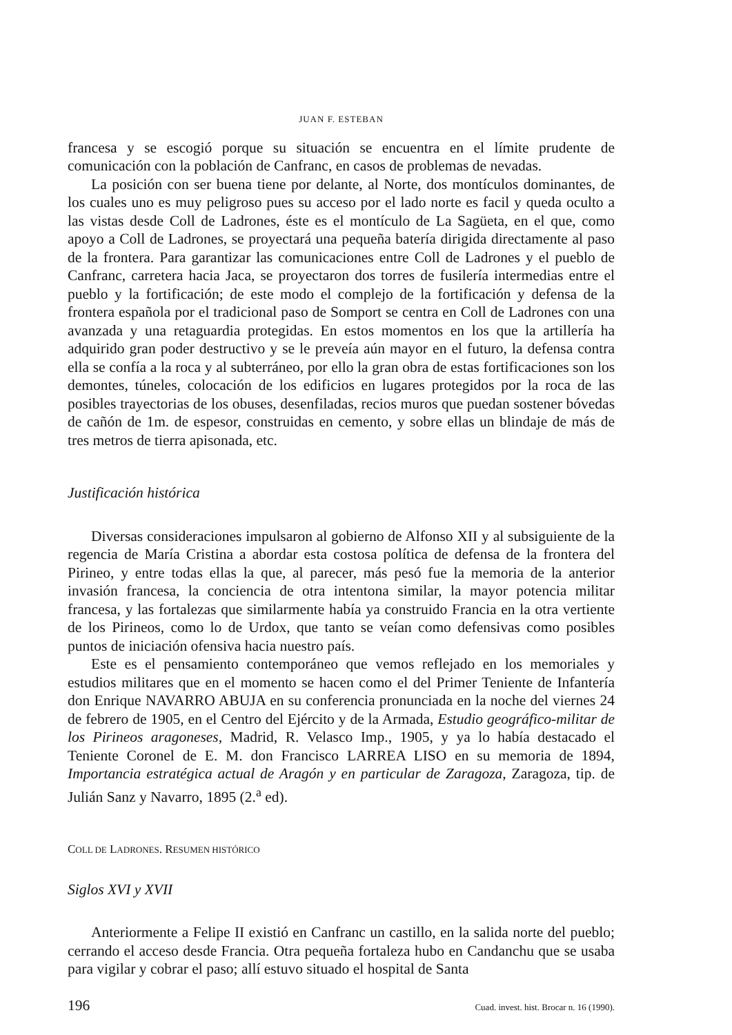JUAN F. ESTEBAN
francesa y se escogió porque su situación se encuentra en el límite prudente de comunicación con la población de Canfranc, en casos de problemas de nevadas.
La posición con ser buena tiene por delante, al Norte, dos montículos dominantes, de los cuales uno es muy peligroso pues su acceso por el lado norte es facil y queda oculto a las vistas desde Coll de Ladrones, éste es el montículo de La Sagüeta, en el que, como apoyo a Coll de Ladrones, se proyectará una pequeña batería dirigida directamente al paso de la frontera. Para garantizar las comunicaciones entre Coll de Ladrones y el pueblo de Canfranc, carretera hacia Jaca, se proyectaron dos torres de fusilería intermedias entre el pueblo y la fortificación; de este modo el complejo de la fortificación y defensa de la frontera española por el tradicional paso de Somport se centra en Coll de Ladrones con una avanzada y una retaguardia protegidas. En estos momentos en los que la artillería ha adquirido gran poder destructivo y se le preveía aún mayor en el futuro, la defensa contra ella se confía a la roca y al subterráneo, por ello la gran obra de estas fortificaciones son los demontes, túneles, colocación de los edificios en lugares protegidos por la roca de las posibles trayectorias de los obuses, desenfiladas, recios muros que puedan sostener bóvedas de cañón de 1m. de espesor, construidas en cemento, y sobre ellas un blindaje de más de tres metros de tierra apisonada, etc.
Justificación histórica
Diversas consideraciones impulsaron al gobierno de Alfonso XII y al subsiguiente de la regencia de María Cristina a abordar esta costosa política de defensa de la frontera del Pirineo, y entre todas ellas la que, al parecer, más pesó fue la memoria de la anterior invasión francesa, la conciencia de otra intentona similar, la mayor potencia militar francesa, y las fortalezas que similarmente había ya construido Francia en la otra vertiente de los Pirineos, como lo de Urdox, que tanto se veían como defensivas como posibles puntos de iniciación ofensiva hacia nuestro país.
Este es el pensamiento contemporáneo que vemos reflejado en los memoriales y estudios militares que en el momento se hacen como el del Primer Teniente de Infantería don Enrique NAVARRO ABUJA en su conferencia pronunciada en la noche del viernes 24 de febrero de 1905, en el Centro del Ejército y de la Armada, Estudio geográfico-militar de los Pirineos aragoneses, Madrid, R. Velasco Imp., 1905, y ya lo había destacado el Teniente Coronel de E. M. don Francisco LARREA LISO en su memoria de 1894, Importancia estratégica actual de Aragón y en particular de Zaragoza, Zaragoza, tip. de Julián Sanz y Navarro, 1895 (2.<sup>a</sup> ed).
COLL DE LADRONES. RESUMEN HISTÓRICO
Siglos XVI y XVII
Anteriormente a Felipe II existió en Canfranc un castillo, en la salida norte del pueblo; cerrando el acceso desde Francia. Otra pequeña fortaleza hubo en Candanchu que se usaba para vigilar y cobrar el paso; allí estuvo situado el hospital de Santa
196 Cuad. invest. hist. Brocar n. 16 (1990).